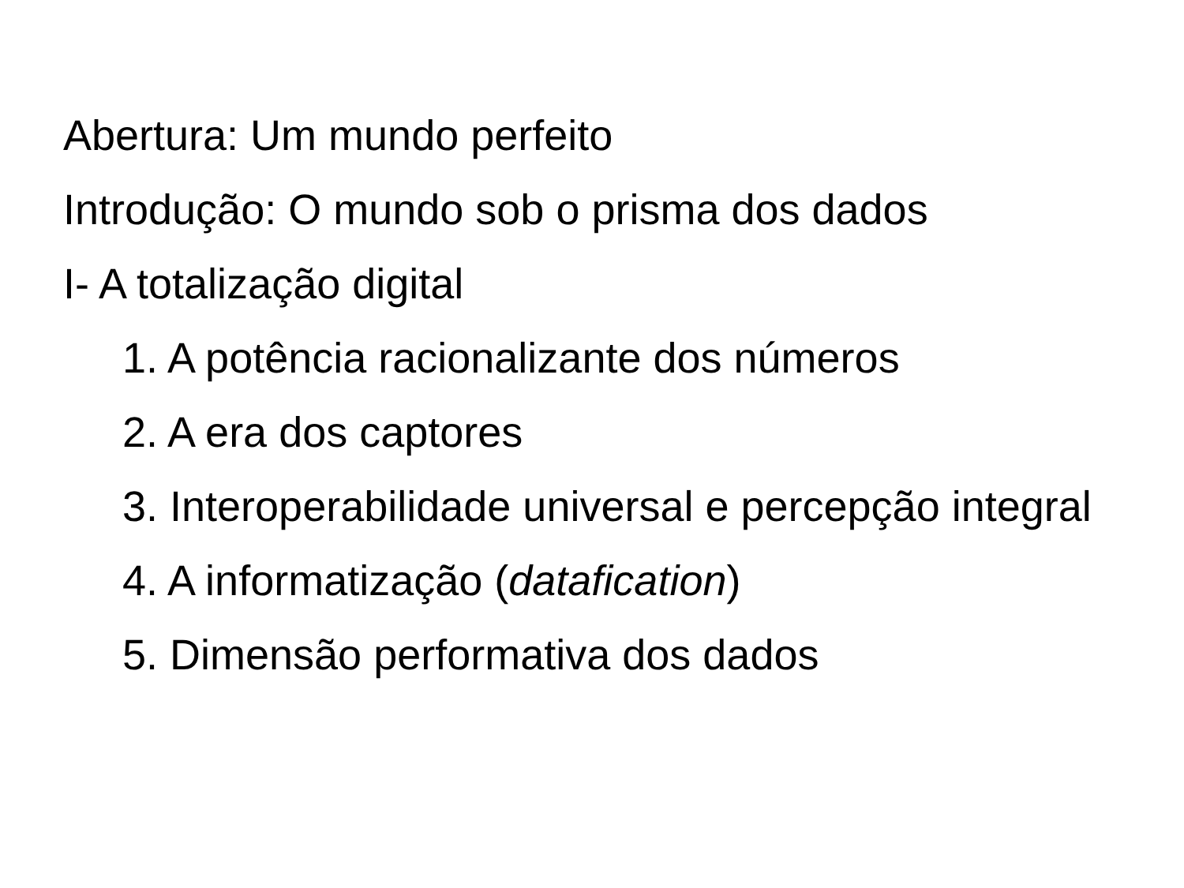Abertura: Um mundo perfeito
Introdução: O mundo sob o prisma dos dados
I- A totalização digital
1. A potência racionalizante dos números
2. A era dos captores
3. Interoperabilidade universal e percepção integral
4. A informatização (datafication)
5. Dimensão performativa dos dados